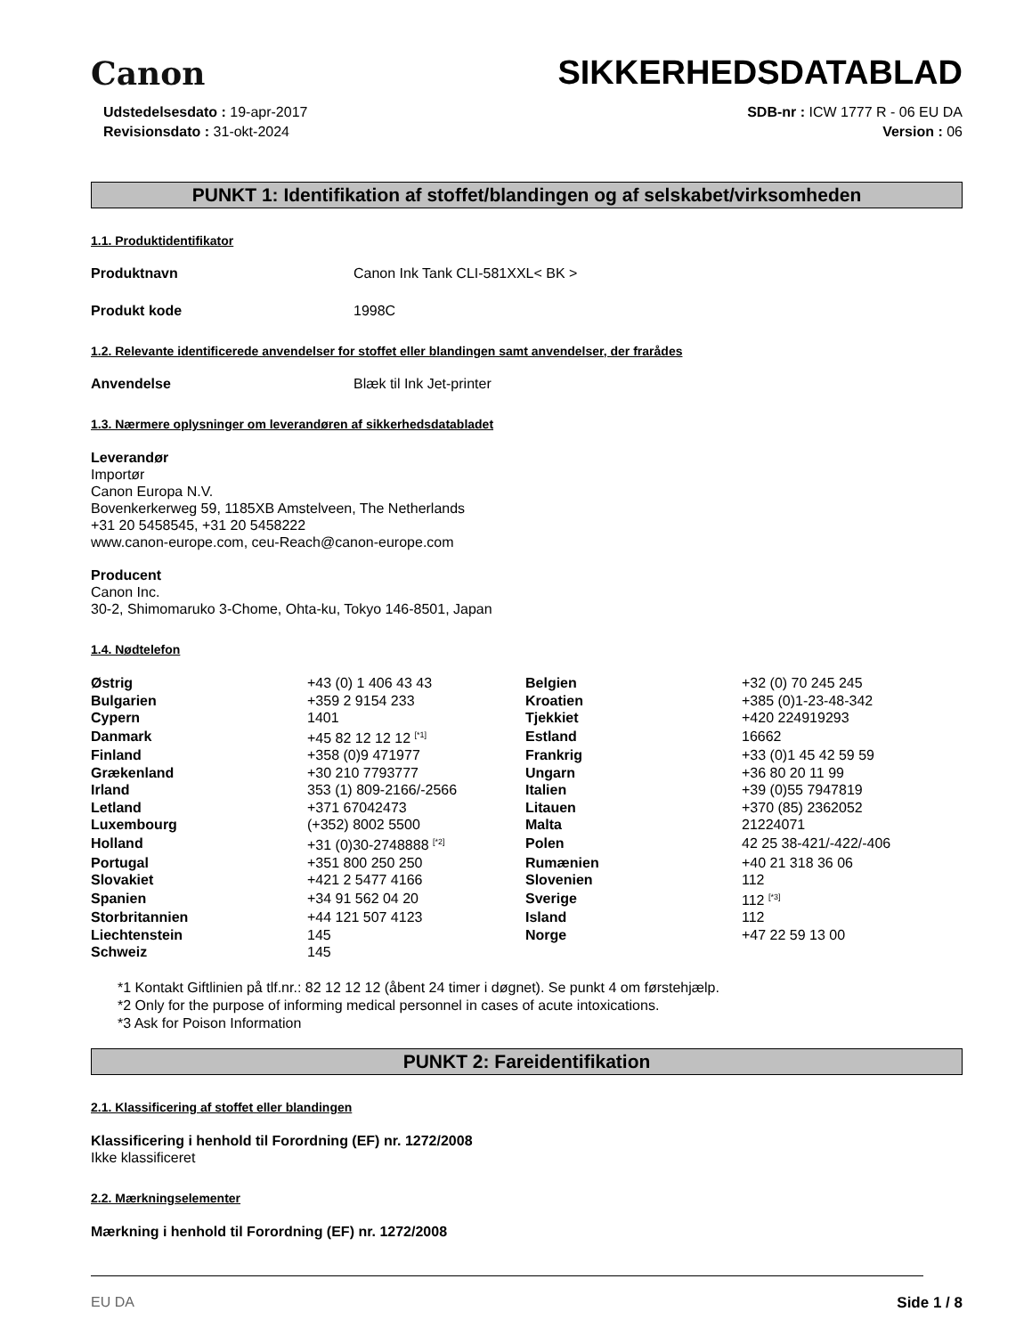Canon
SIKKERHEDSDATABLAD
Udstedelsesdato : 19-apr-2017
Revisionsdato : 31-okt-2024
SDB-nr : ICW 1777 R - 06 EU DA
Version : 06
PUNKT 1: Identifikation af stoffet/blandingen og af selskabet/virksomheden
1.1. Produktidentifikator
Produktnavn Canon Ink Tank CLI-581XXL< BK >
Produkt kode 1998C
1.2. Relevante identificerede anvendelser for stoffet eller blandingen samt anvendelser, der frarådes
Anvendelse Blæk til Ink Jet-printer
1.3. Nærmere oplysninger om leverandøren af sikkerhedsdatabladet
Leverandør
Importør
Canon Europa N.V.
Bovenkerkerweg 59, 1185XB Amstelveen, The Netherlands
+31 20 5458545, +31 20 5458222
www.canon-europe.com, ceu-Reach@canon-europe.com
Producent
Canon Inc.
30-2, Shimomaruko 3-Chome, Ohta-ku, Tokyo 146-8501, Japan
1.4. Nødtelefon
| Østrig | +43 (0) 1 406 43 43 | Belgien | +32 (0) 70 245 245 |
| Bulgarien | +359 2 9154 233 | Kroatien | +385 (0)1-23-48-342 |
| Cypern | 1401 | Tjekkiet | +420 224919293 |
| Danmark | +45 82 12 12 12 <sup>[*1]</sup> | Estland | 16662 |
| Finland | +358 (0)9 471977 | Frankrig | +33 (0)1 45 42 59 59 |
| Grækenland | +30 210 7793777 | Ungarn | +36 80 20 11 99 |
| Irland | 353 (1) 809-2166/-2566 | Italien | +39 (0)55 7947819 |
| Letland | +371 67042473 | Litauen | +370 (85) 2362052 |
| Luxembourg | (+352) 8002 5500 | Malta | 21224071 |
| Holland | +31 (0)30-2748888 <sup>[*2]</sup> | Polen | 42 25 38-421/-422/-406 |
| Portugal | +351 800 250 250 | Rumænien | +40 21 318 36 06 |
| Slovakiet | +421 2 5477 4166 | Slovenien | 112 |
| Spanien | +34 91 562 04 20 | Sverige | 112 <sup>[*3]</sup> |
| Storbritannien | +44 121 507 4123 | Island | 112 |
| Liechtenstein | 145 | Norge | +47 22 59 13 00 |
| Schweiz | 145 | | |
*1 Kontakt Giftlinien på tlf.nr.: 82 12 12 12 (åbent 24 timer i døgnet). Se punkt 4 om førstehjælp.
*2 Only for the purpose of informing medical personnel in cases of acute intoxications.
*3 Ask for Poison Information
PUNKT 2: Fareidentifikation
2.1. Klassificering af stoffet eller blandingen
Klassificering i henhold til Forordning (EF) nr. 1272/2008
Ikke klassificeret
2.2. Mærkningselementer
Mærkning i henhold til Forordning (EF) nr. 1272/2008
EU DA Side 1 / 8